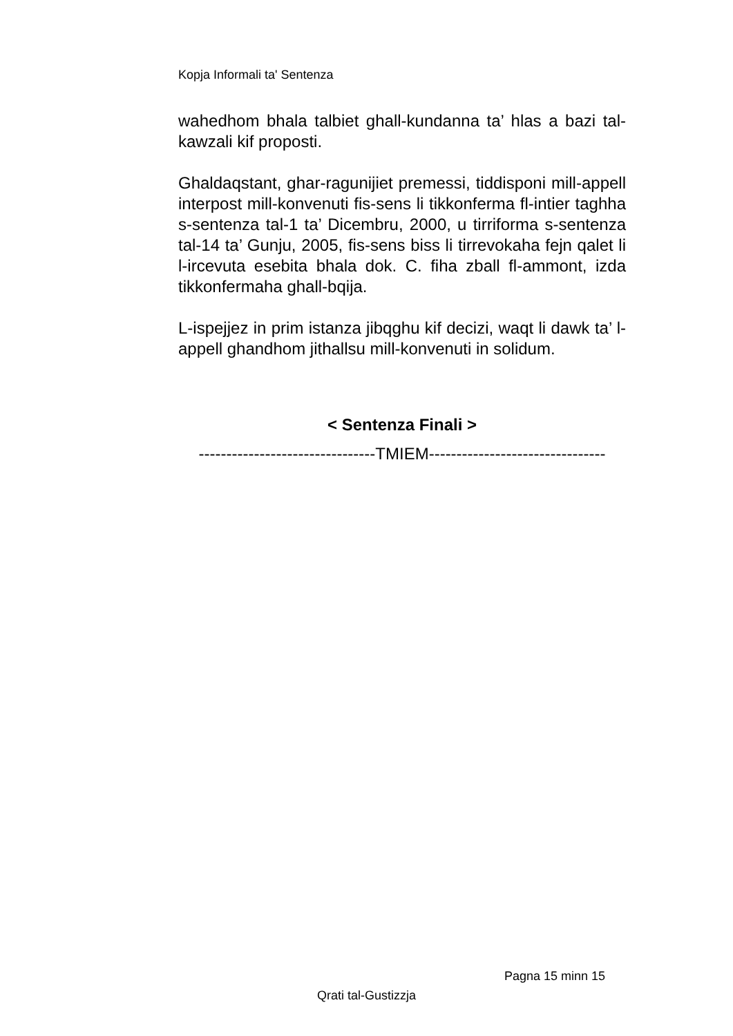Kopja Informali ta' Sentenza
wahedhom bhala talbiet ghall-kundanna ta’ hlas a bazi tal-kawzali kif proposti.
Ghaldaqstant, ghar-ragunijiet premessi, tiddisponi mill-appell interpost mill-konvenuti fis-sens li tikkonferma fl-intier taghha s-sentenza tal-1 ta’ Dicembru, 2000, u tirriforma s-sentenza tal-14 ta’ Gunju, 2005, fis-sens biss li tirrevokaha fejn qalet li l-ircevuta esebita bhala dok. C. fiha zball fl-ammont, izda tikkonfermaha ghall-bqija.
L-ispejjez in prim istanza jibqghu kif decizi, waqt li dawk ta’ l-appell ghandhom jithallsu mill-konvenuti in solidum.
< Sentenza Finali >
--------------------------------TMIEM--------------------------------
Pagna 15 minn 15
Qrati tal-Gustizzja